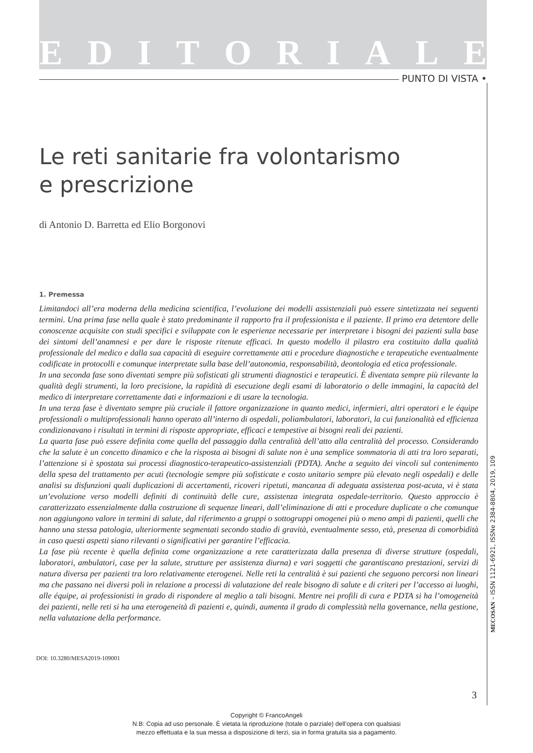EDITORIALE
PUNTO DI VISTA •
Le reti sanitarie fra volontarismo
e prescrizione
di Antonio D. Barretta ed Elio Borgonovi
1. Premessa
Limitandoci all’era moderna della medicina scientifica, l’evoluzione dei modelli assistenziali può essere sintetizzata nei seguenti termini. Una prima fase nella quale è stato predominante il rapporto fra il professionista e il paziente. Il primo era detentore delle conoscenze acquisite con studi specifici e sviluppate con le esperienze necessarie per interpretare i bisogni dei pazienti sulla base dei sintomi dell’anamnesi e per dare le risposte ritenute efficaci. In questo modello il pilastro era costituito dalla qualità professionale del medico e dalla sua capacità di eseguire correttamente atti e procedure diagnostiche e terapeutiche eventualmente codificate in protocolli e comunque interpretate sulla base dell’autonomia, responsabilità, deontologia ed etica professionale.
In una seconda fase sono diventati sempre più sofisticati gli strumenti diagnostici e terapeutici. È diventata sempre più rilevante la qualità degli strumenti, la loro precisione, la rapidità di esecuzione degli esami di laboratorio o delle immagini, la capacità del medico di interpretare correttamente dati e informazioni e di usare la tecnologia.
In una terza fase è diventato sempre più cruciale il fattore organizzazione in quanto medici, infermieri, altri operatori e le équipe professionali o multiprofessionali hanno operato all’interno di ospedali, poliambulatori, laboratori, la cui funzionalità ed efficienza condizionavano i risultati in termini di risposte appropriate, efficaci e tempestive ai bisogni reali dei pazienti.
La quarta fase può essere definita come quella del passaggio dalla centralità dell’atto alla centralità del processo. Considerando che la salute è un concetto dinamico e che la risposta ai bisogni di salute non è una semplice sommatoria di atti tra loro separati, l’attenzione si è spostata sui processi diagnostico-terapeutico-assistenziali (PDTA). Anche a seguito dei vincoli sul contenimento della spesa del trattamento per acuti (tecnologie sempre più sofisticate e costo unitario sempre più elevato negli ospedali) e delle analisi su disfunzioni quali duplicazioni di accertamenti, ricoveri ripetuti, mancanza di adeguata assistenza post-acuta, vi è stata un’evoluzione verso modelli definiti di continuità delle cure, assistenza integrata ospedale-territorio. Questo approccio è caratterizzato essenzialmente dalla costruzione di sequenze lineari, dall’eliminazione di atti e procedure duplicate o che comunque non aggiungono valore in termini di salute, dal riferimento a gruppi o sottogruppi omogenei più o meno ampi di pazienti, quelli che hanno una stessa patologia, ulteriormente segmentati secondo stadio di gravità, eventualmente sesso, età, presenza di comorbidità in caso questi aspetti siano rilevanti o significativi per garantire l’efficacia.
La fase più recente è quella definita come organizzazione a rete caratterizzata dalla presenza di diverse strutture (ospedali, laboratori, ambulatori, case per la salute, strutture per assistenza diurna) e vari soggetti che garantiscano prestazioni, servizi di natura diversa per pazienti tra loro relativamente eterogenei. Nelle reti la centralità è sui pazienti che seguono percorsi non lineari ma che passano nei diversi poli in relazione a processi di valutazione del reale bisogno di salute e di criteri per l’accesso ai luoghi, alle équipe, ai professionisti in grado di rispondere al meglio a tali bisogni. Mentre nei profili di cura e PDTA si ha l’omogeneità dei pazienti, nelle reti si ha una eterogeneità di pazienti e, quindi, aumenta il grado di complessità nella governance, nella gestione, nella valutazione della performance.
DOI: 10.3280/MESA2019-109001
3
MECOSAN – ISSN 1121-6921, ISSNe 2384-8804, 2019, 109
Copyright © FrancoAngeli
N.B: Copia ad uso personale. È vietata la riproduzione (totale o parziale) dell’opera con qualsiasi
mezzo effettuata e la sua messa a disposizione di terzi, sia in forma gratuita sia a pagamento.